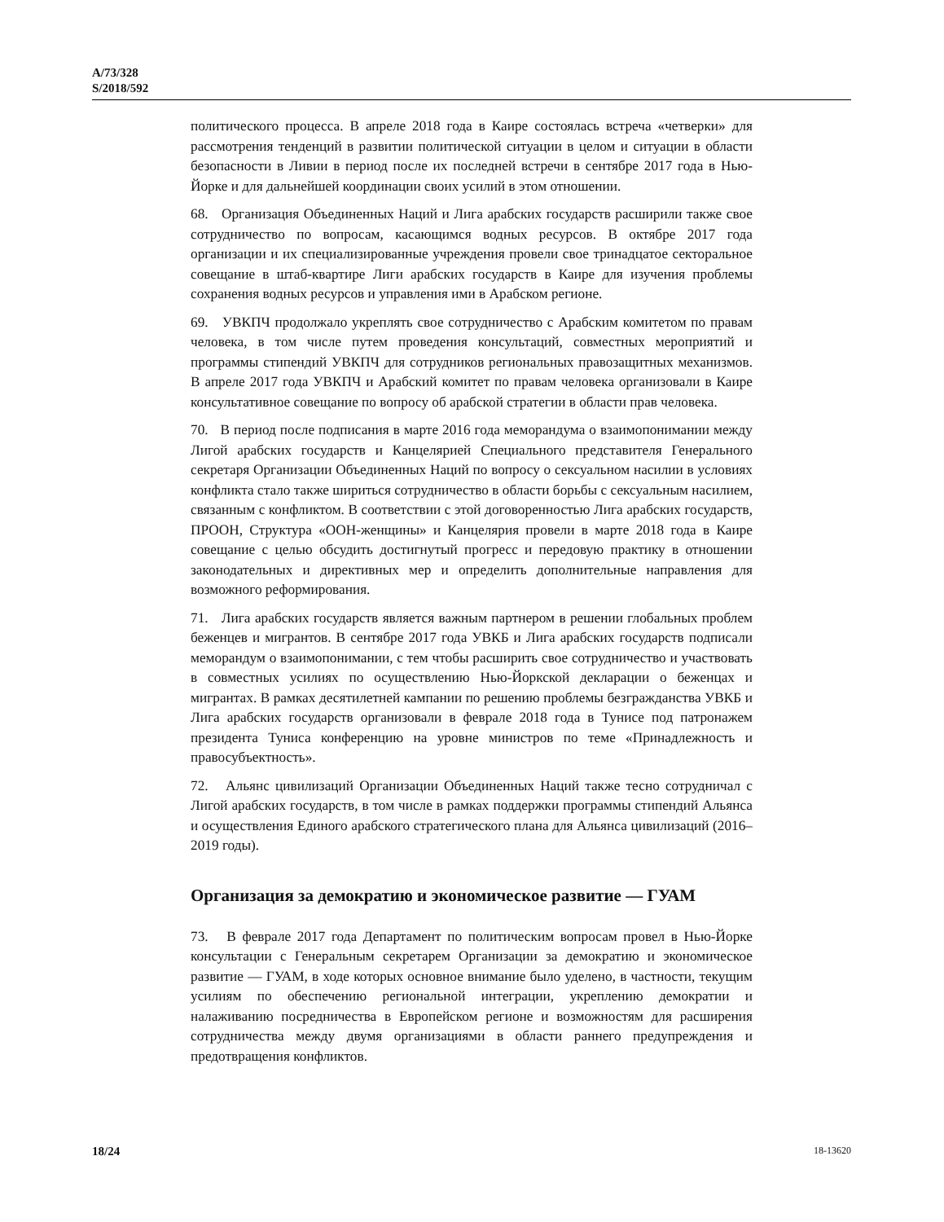A/73/328
S/2018/592
политического процесса. В апреле 2018 года в Каире состоялась встреча «четверки» для рассмотрения тенденций в развитии политической ситуации в целом и ситуации в области безопасности в Ливии в период после их последней встречи в сентябре 2017 года в Нью-Йорке и для дальнейшей координации своих усилий в этом отношении.
68. Организация Объединенных Наций и Лига арабских государств расширили также свое сотрудничество по вопросам, касающимся водных ресурсов. В октябре 2017 года организации и их специализированные учреждения провели свое тринадцатое секторальное совещание в штаб-квартире Лиги арабских государств в Каире для изучения проблемы сохранения водных ресурсов и управления ими в Арабском регионе.
69. УВКПЧ продолжало укреплять свое сотрудничество с Арабским комитетом по правам человека, в том числе путем проведения консультаций, совместных мероприятий и программы стипендий УВКПЧ для сотрудников региональных правозащитных механизмов. В апреле 2017 года УВКПЧ и Арабский комитет по правам человека организовали в Каире консультативное совещание по вопросу об арабской стратегии в области прав человека.
70. В период после подписания в марте 2016 года меморандума о взаимопонимании между Лигой арабских государств и Канцелярией Специального представителя Генерального секретаря Организации Объединенных Наций по вопросу о сексуальном насилии в условиях конфликта стало также шириться сотрудничество в области борьбы с сексуальным насилием, связанным с конфликтом. В соответствии с этой договоренностью Лига арабских государств, ПРООН, Структура «ООН-женщины» и Канцелярия провели в марте 2018 года в Каире совещание с целью обсудить достигнутый прогресс и передовую практику в отношении законодательных и директивных мер и определить дополнительные направления для возможного реформирования.
71. Лига арабских государств является важным партнером в решении глобальных проблем беженцев и мигрантов. В сентябре 2017 года УВКБ и Лига арабских государств подписали меморандум о взаимопонимании, с тем чтобы расширить свое сотрудничество и участвовать в совместных усилиях по осуществлению Нью-Йоркской декларации о беженцах и мигрантах. В рамках десятилетней кампании по решению проблемы безгражданства УВКБ и Лига арабских государств организовали в феврале 2018 года в Тунисе под патронажем президента Туниса конференцию на уровне министров по теме «Принадлежность и правосубъектность».
72. Альянс цивилизаций Организации Объединенных Наций также тесно сотрудничал с Лигой арабских государств, в том числе в рамках поддержки программы стипендий Альянса и осуществления Единого арабского стратегического плана для Альянса цивилизаций (2016–2019 годы).
Организация за демократию и экономическое развитие — ГУАМ
73. В феврале 2017 года Департамент по политическим вопросам провел в Нью-Йорке консультации с Генеральным секретарем Организации за демократию и экономическое развитие — ГУАМ, в ходе которых основное внимание было уделено, в частности, текущим усилиям по обеспечению региональной интеграции, укреплению демократии и налаживанию посредничества в Европейском регионе и возможностям для расширения сотрудничества между двумя организациями в области раннего предупреждения и предотвращения конфликтов.
18/24 18-13620